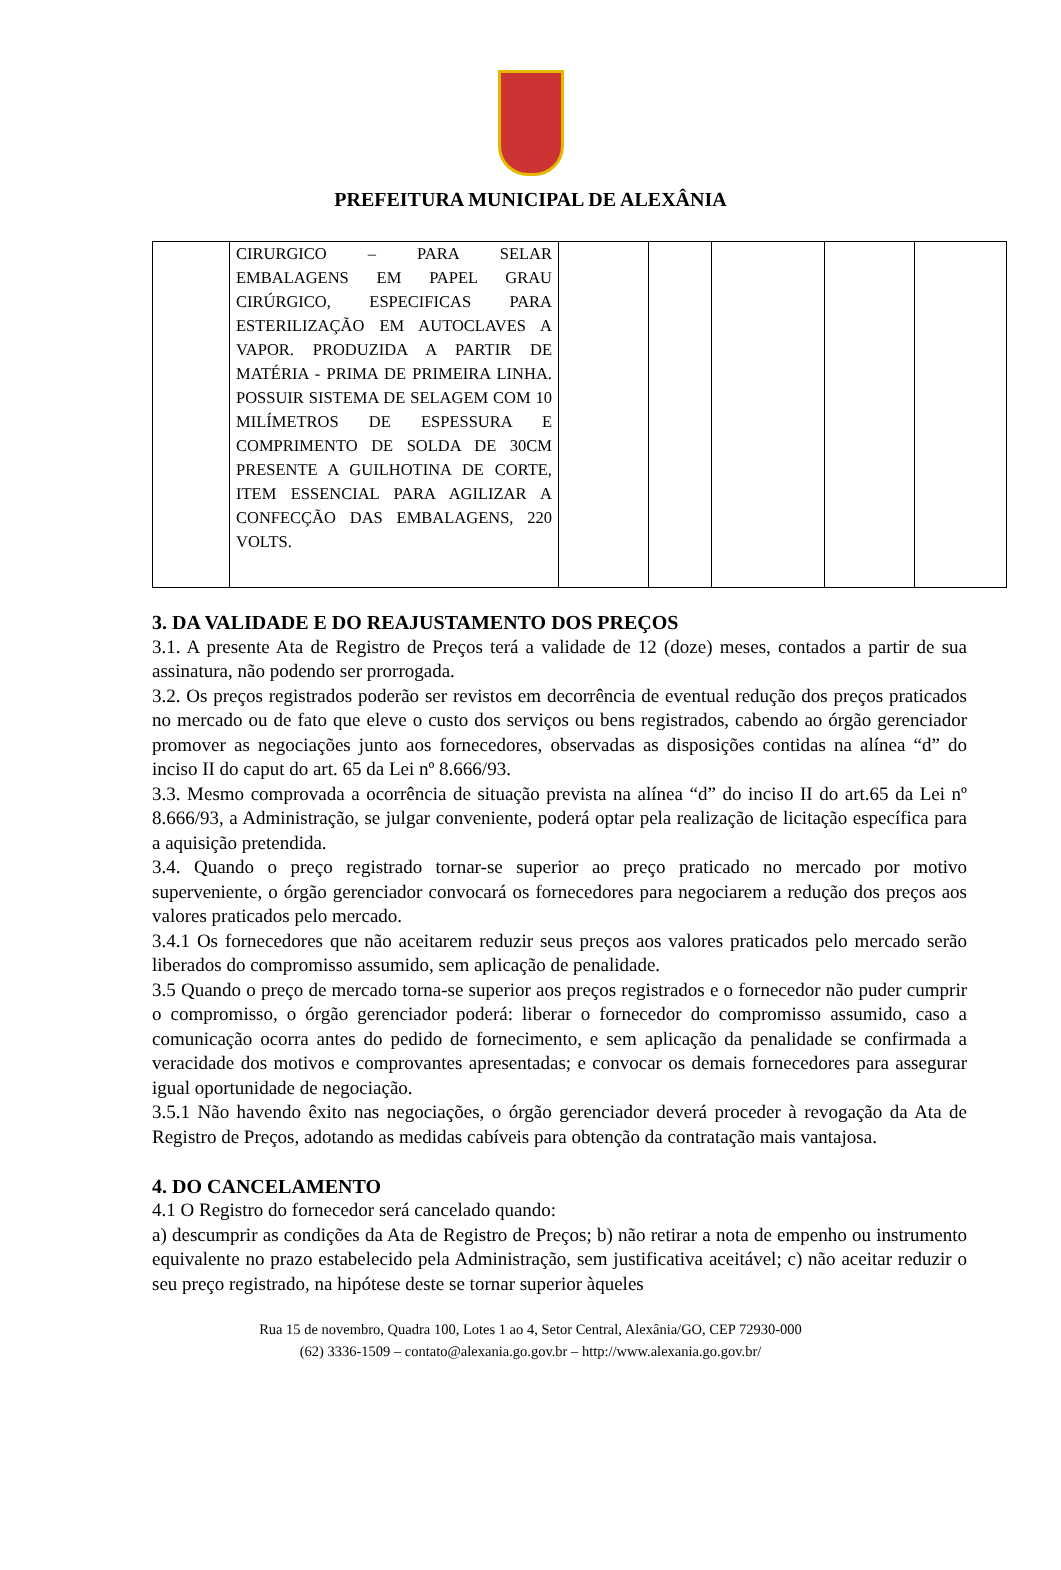PREFEITURA MUNICIPAL DE ALEXÂNIA
| | CIRURGICO – PARA SELAR EMBALAGENS EM PAPEL GRAU CIRÚRGICO, ESPECIFICAS PARA ESTERILIZAÇÃO EM AUTOCLAVES A VAPOR. PRODUZIDA A PARTIR DE MATÉRIA - PRIMA DE PRIMEIRA LINHA. POSSUIR SISTEMA DE SELAGEM COM 10 MILÍMETROS DE ESPESSURA E COMPRIMENTO DE SOLDA DE 30CM PRESENTE A GUILHOTINA DE CORTE, ITEM ESSENCIAL PARA AGILIZAR A CONFECÇÃO DAS EMBALAGENS, 220 VOLTS. | | | | | |
3. DA VALIDADE E DO REAJUSTAMENTO DOS PREÇOS
3.1. A presente Ata de Registro de Preços terá a validade de 12 (doze) meses, contados a partir de sua assinatura, não podendo ser prorrogada.
3.2. Os preços registrados poderão ser revistos em decorrência de eventual redução dos preços praticados no mercado ou de fato que eleve o custo dos serviços ou bens registrados, cabendo ao órgão gerenciador promover as negociações junto aos fornecedores, observadas as disposições contidas na alínea “d” do inciso II do caput do art. 65 da Lei nº 8.666/93.
3.3. Mesmo comprovada a ocorrência de situação prevista na alínea “d” do inciso II do art.65 da Lei nº 8.666/93, a Administração, se julgar conveniente, poderá optar pela realização de licitação específica para a aquisição pretendida.
3.4. Quando o preço registrado tornar-se superior ao preço praticado no mercado por motivo superveniente, o órgão gerenciador convocará os fornecedores para negociarem a redução dos preços aos valores praticados pelo mercado.
3.4.1 Os fornecedores que não aceitarem reduzir seus preços aos valores praticados pelo mercado serão liberados do compromisso assumido, sem aplicação de penalidade.
3.5 Quando o preço de mercado torna-se superior aos preços registrados e o fornecedor não puder cumprir o compromisso, o órgão gerenciador poderá: liberar o fornecedor do compromisso assumido, caso a comunicação ocorra antes do pedido de fornecimento, e sem aplicação da penalidade se confirmada a veracidade dos motivos e comprovantes apresentadas; e convocar os demais fornecedores para assegurar igual oportunidade de negociação.
3.5.1 Não havendo êxito nas negociações, o órgão gerenciador deverá proceder à revogação da Ata de Registro de Preços, adotando as medidas cabíveis para obtenção da contratação mais vantajosa.
4. DO CANCELAMENTO
4.1 O Registro do fornecedor será cancelado quando:
a) descumprir as condições da Ata de Registro de Preços; b) não retirar a nota de empenho ou instrumento equivalente no prazo estabelecido pela Administração, sem justificativa aceitável; c) não aceitar reduzir o seu preço registrado, na hipótese deste se tornar superior àqueles
Rua 15 de novembro, Quadra 100, Lotes 1 ao 4, Setor Central, Alexânia/GO, CEP 72930-000
(62) 3336-1509 – contato@alexania.go.gov.br – http://www.alexania.go.gov.br/